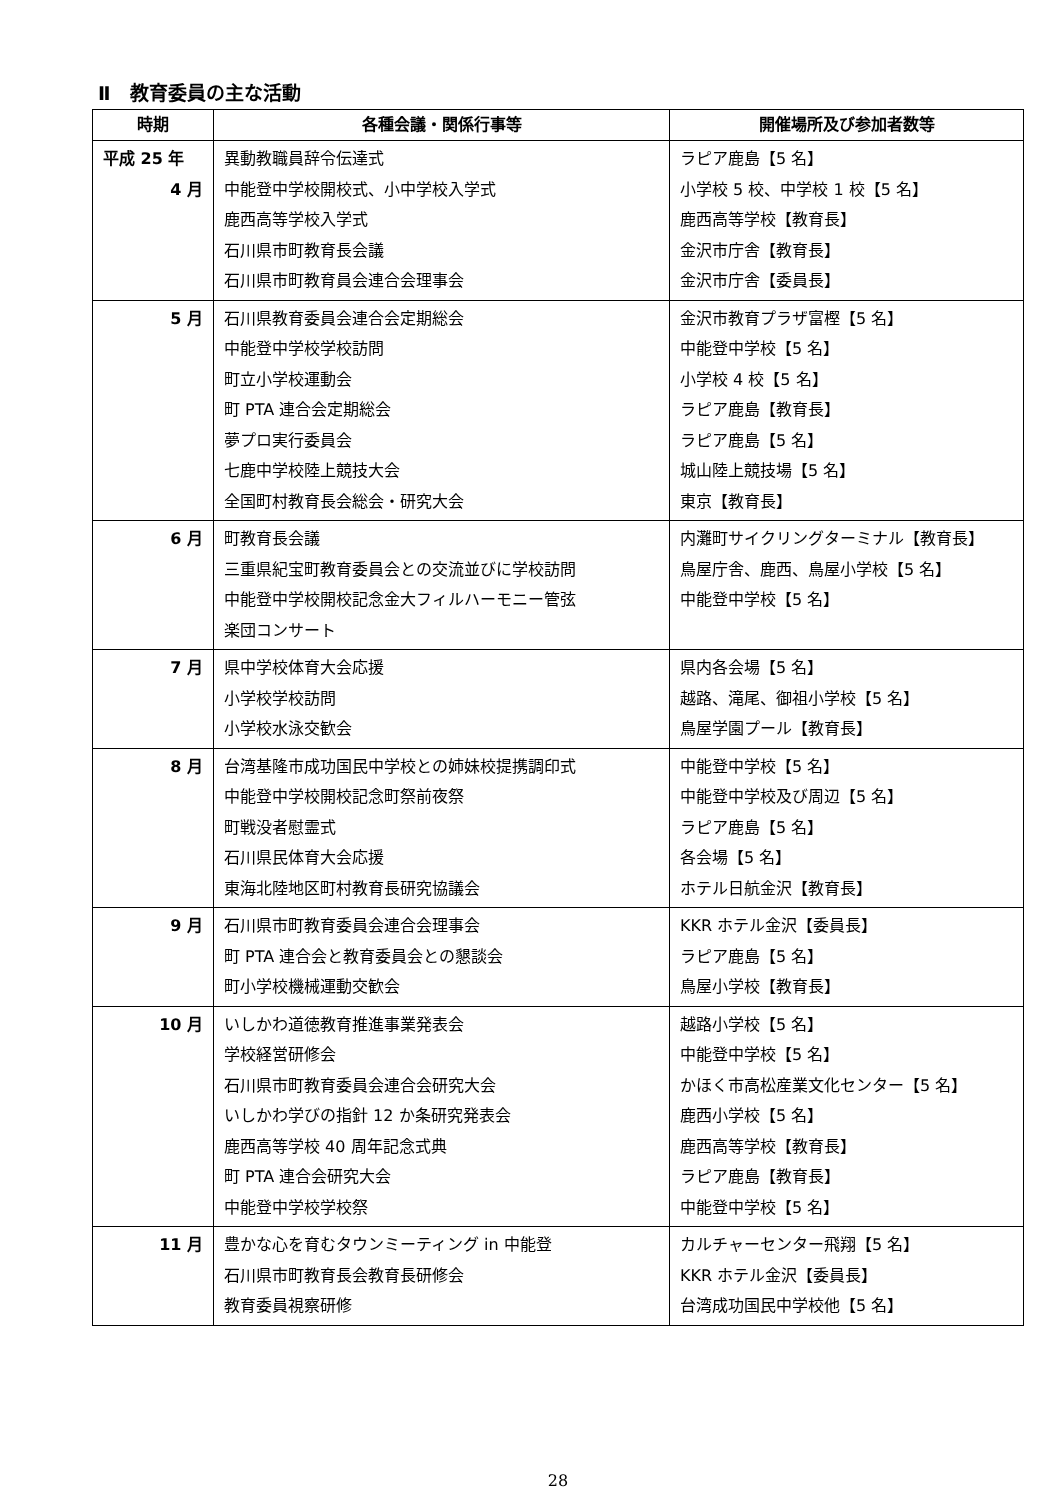Ⅱ　教育委員の主な活動
| 時期 | 各種会議・関係行事等 | 開催場所及び参加者数等 |
| --- | --- | --- |
| 平成 25 年 4 月 | 異動教職員辞令伝達式 中能登中学校開校式、小中学校入学式 鹿西高等学校入学式 石川県市町教育長会議 石川県市町教育員会連合会理事会 | ラピア鹿島【5 名】 小学校 5 校、中学校 1 校【5 名】 鹿西高等学校【教育長】 金沢市庁舎【教育長】 金沢市庁舎【委員長】 |
| 5 月 | 石川県教育委員会連合会定期総会 中能登中学校学校訪問 町立小学校運動会 町 PTA 連合会定期総会 夢プロ実行委員会 七鹿中学校陸上競技大会 全国町村教育長会総会・研究大会 | 金沢市教育プラザ富樫【5 名】 中能登中学校【5 名】 小学校 4 校【5 名】 ラピア鹿島【教育長】 ラピア鹿島【5 名】 城山陸上競技場【5 名】 東京【教育長】 |
| 6 月 | 町教育長会議 三重県紀宝町教育委員会との交流並びに学校訪問 中能登中学校開校記念金大フィルハーモニー管弦 楽団コンサート | 内灘町サイクリングターミナル【教育長】 鳥屋庁舎、鹿西、鳥屋小学校【5 名】 中能登中学校【5 名】 |
| 7 月 | 県中学校体育大会応援 小学校学校訪問 小学校水泳交歓会 | 県内各会場【5 名】 越路、滝尾、御祖小学校【5 名】 鳥屋学園プール【教育長】 |
| 8 月 | 台湾基隆市成功国民中学校との姉妹校提携調印式 中能登中学校開校記念町祭前夜祭 町戦没者慰霊式 石川県民体育大会応援 東海北陸地区町村教育長研究協議会 | 中能登中学校【5 名】 中能登中学校及び周辺【5 名】 ラピア鹿島【5 名】 各会場【5 名】 ホテル日航金沢【教育長】 |
| 9 月 | 石川県市町教育委員会連合会理事会 町 PTA 連合会と教育委員会との懇談会 町小学校機械運動交歓会 | KKR ホテル金沢【委員長】 ラピア鹿島【5 名】 鳥屋小学校【教育長】 |
| 10 月 | いしかわ道徳教育推進事業発表会 学校経営研修会 石川県市町教育委員会連合会研究大会 いしかわ学びの指針 12 か条研究発表会 鹿西高等学校 40 周年記念式典 町 PTA 連合会研究大会 中能登中学校学校祭 | 越路小学校【5 名】 中能登中学校【5 名】 かほく市高松産業文化センター【5 名】 鹿西小学校【5 名】 鹿西高等学校【教育長】 ラピア鹿島【教育長】 中能登中学校【5 名】 |
| 11 月 | 豊かな心を育むタウンミーティング in 中能登 石川県市町教育長会教育長研修会 教育委員視察研修 | カルチャーセンター飛翔【5 名】 KKR ホテル金沢【委員長】 台湾成功国民中学校他【5 名】 |
28